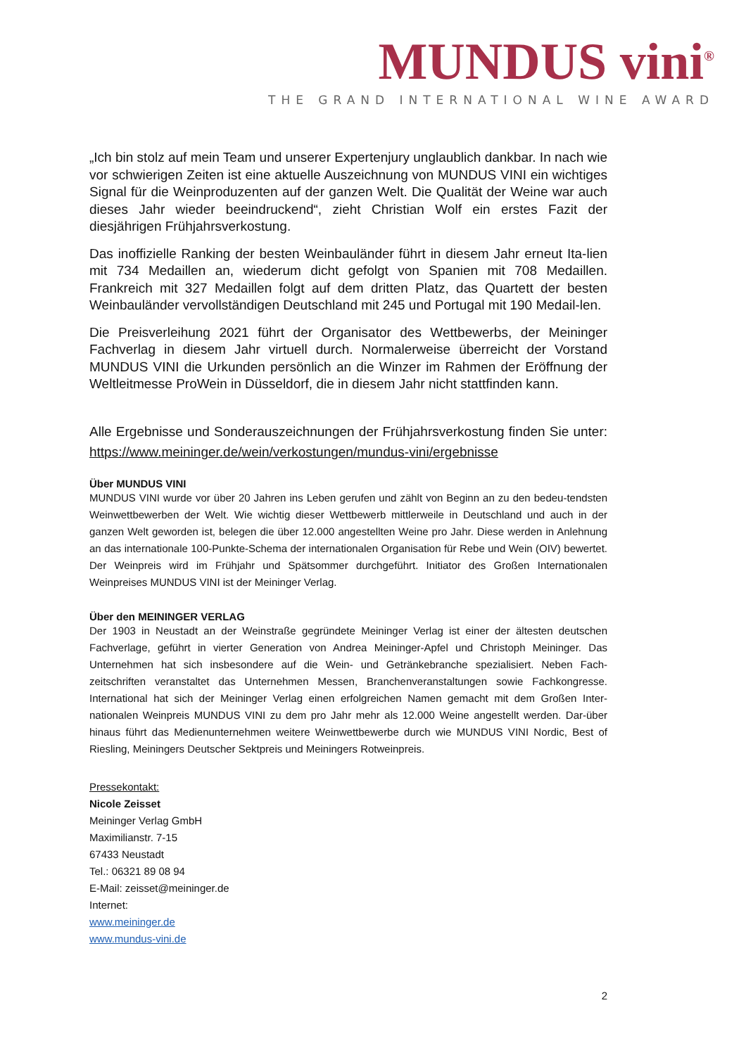MUNDUS vini<sup>®</sup>
THE GRAND INTERNATIONAL WINE AWARD
„Ich bin stolz auf mein Team und unserer Expertenjury unglaublich dankbar. In nach wie vor schwierigen Zeiten ist eine aktuelle Auszeichnung von MUNDUS VINI ein wichtiges Signal für die Weinproduzenten auf der ganzen Welt. Die Qualität der Weine war auch dieses Jahr wieder beeindruckend“, zieht Christian Wolf ein erstes Fazit der diesjährigen Frühjahrsverkostung.
Das inoffizielle Ranking der besten Weinbauländer führt in diesem Jahr erneut Ita-lien mit 734 Medaillen an, wiederum dicht gefolgt von Spanien mit 708 Medaillen. Frankreich mit 327 Medaillen folgt auf dem dritten Platz, das Quartett der besten Weinbauländer vervollständigen Deutschland mit 245 und Portugal mit 190 Medail-len.
Die Preisverleihung 2021 führt der Organisator des Wettbewerbs, der Meininger Fachverlag in diesem Jahr virtuell durch. Normalerweise überreicht der Vorstand MUNDUS VINI die Urkunden persönlich an die Winzer im Rahmen der Eröffnung der Weltleitmesse ProWein in Düsseldorf, die in diesem Jahr nicht stattfinden kann.
Alle Ergebnisse und Sonderauszeichnungen der Frühjahrsverkostung finden Sie unter: https://www.meininger.de/wein/verkostungen/mundus-vini/ergebnisse
Über MUNDUS VINI
MUNDUS VINI wurde vor über 20 Jahren ins Leben gerufen und zählt von Beginn an zu den bedeu-tendsten Weinwettbewerben der Welt. Wie wichtig dieser Wettbewerb mittlerweile in Deutschland und auch in der ganzen Welt geworden ist, belegen die über 12.000 angestellten Weine pro Jahr. Diese werden in Anlehnung an das internationale 100-Punkte-Schema der internationalen Organisation für Rebe und Wein (OIV) bewertet. Der Weinpreis wird im Frühjahr und Spätsommer durchgeführt. Initiator des Großen Internationalen Weinpreises MUNDUS VINI ist der Meininger Verlag.
Über den MEININGER VERLAG
Der 1903 in Neustadt an der Weinstraße gegründete Meininger Verlag ist einer der ältesten deutschen Fachverlage, geführt in vierter Generation von Andrea Meininger-Apfel und Christoph Meininger. Das Unternehmen hat sich insbesondere auf die Wein- und Getränkebranche spezialisiert. Neben Fach-zeitschriften veranstaltet das Unternehmen Messen, Branchenveranstaltungen sowie Fachkongresse. International hat sich der Meininger Verlag einen erfolgreichen Namen gemacht mit dem Großen Inter-nationalen Weinpreis MUNDUS VINI zu dem pro Jahr mehr als 12.000 Weine angestellt werden. Dar-über hinaus führt das Medienunternehmen weitere Weinwettbewerbe durch wie MUNDUS VINI Nordic, Best of Riesling, Meiningers Deutscher Sektpreis und Meiningers Rotweinpreis.
Pressekontakt:
Nicole Zeisset
Meininger Verlag GmbH
Maximilianstr. 7-15
67433 Neustadt
Tel.: 06321 89 08 94
E-Mail: zeisset@meininger.de
Internet:
www.meininger.de
www.mundus-vini.de
2